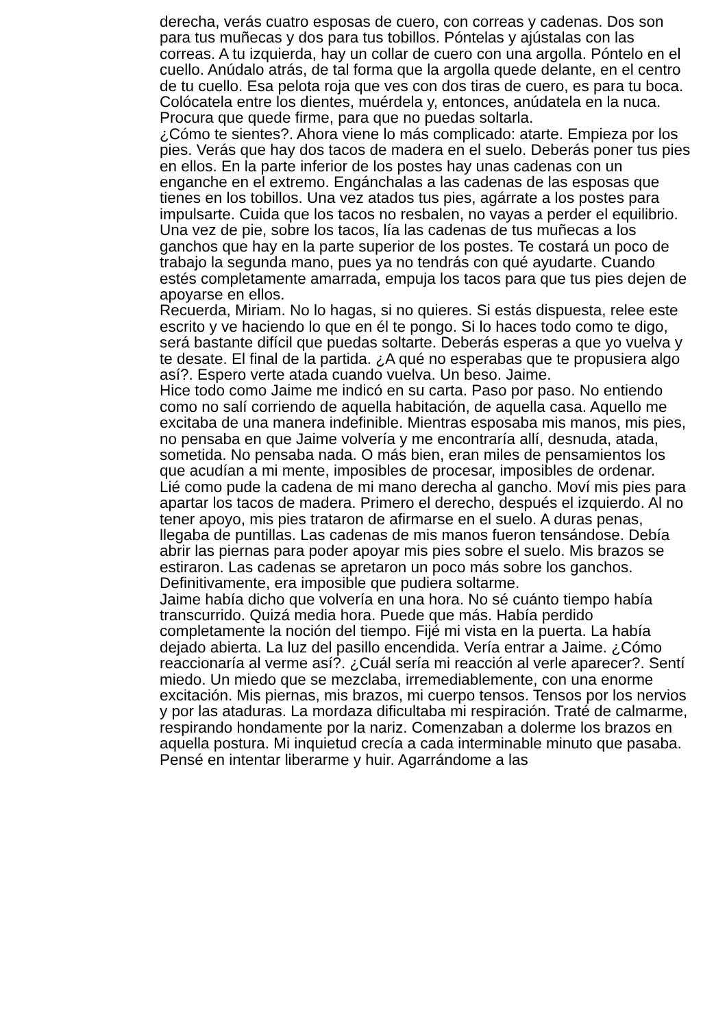derecha, verás cuatro esposas de cuero, con correas y cadenas. Dos son para tus muñecas y dos para tus tobillos. Póntelas y ajústalas con las correas. A tu izquierda, hay un collar de cuero con una argolla. Póntelo en el cuello. Anúdalo atrás, de tal forma que la argolla quede delante, en el centro de tu cuello. Esa pelota roja que ves con dos tiras de cuero, es para tu boca. Colócatela entre los dientes, muérdela y, entonces, anúdatela en la nuca. Procura que quede firme, para que no puedas soltarla.
¿Cómo te sientes?. Ahora viene lo más complicado: atarte. Empieza por los pies. Verás que hay dos tacos de madera en el suelo. Deberás poner tus pies en ellos. En la parte inferior de los postes hay unas cadenas con un enganche en el extremo. Engánchalas a las cadenas de las esposas que tienes en los tobillos. Una vez atados tus pies, agárrate a los postes para impulsarte. Cuida que los tacos no resbalen, no vayas a perder el equilibrio. Una vez de pie, sobre los tacos, lía las cadenas de tus muñecas a los ganchos que hay en la parte superior de los postes. Te costará un poco de trabajo la segunda mano, pues ya no tendrás con qué ayudarte. Cuando estés completamente amarrada, empuja los tacos para que tus pies dejen de apoyarse en ellos.
Recuerda, Miriam. No lo hagas, si no quieres. Si estás dispuesta, relee este escrito y ve haciendo lo que en él te pongo. Si lo haces todo como te digo, será bastante difícil que puedas soltarte. Deberás esperas a que yo vuelva y te desate. El final de la partida. ¿A qué no esperabas que te propusiera algo así?. Espero verte atada cuando vuelva. Un beso. Jaime.
Hice todo como Jaime me indicó en su carta. Paso por paso. No entiendo como no salí corriendo de aquella habitación, de aquella casa. Aquello me excitaba de una manera indefinible. Mientras esposaba mis manos, mis pies, no pensaba en que Jaime volvería y me encontraría allí, desnuda, atada, sometida. No pensaba nada. O más bien, eran miles de pensamientos los que acudían a mi mente, imposibles de procesar, imposibles de ordenar.
Lié como pude la cadena de mi mano derecha al gancho. Moví mis pies para apartar los tacos de madera. Primero el derecho, después el izquierdo. Al no tener apoyo, mis pies trataron de afirmarse en el suelo. A duras penas, llegaba de puntillas. Las cadenas de mis manos fueron tensándose. Debía abrir las piernas para poder apoyar mis pies sobre el suelo. Mis brazos se estiraron. Las cadenas se apretaron un poco más sobre los ganchos. Definitivamente, era imposible que pudiera soltarme.
Jaime había dicho que volvería en una hora. No sé cuánto tiempo había transcurrido. Quizá media hora. Puede que más. Había perdido completamente la noción del tiempo. Fijé mi vista en la puerta. La había dejado abierta. La luz del pasillo encendida. Vería entrar a Jaime. ¿Cómo reaccionaría al verme así?. ¿Cuál sería mi reacción al verle aparecer?. Sentí miedo. Un miedo que se mezclaba, irremediablemente, con una enorme excitación. Mis piernas, mis brazos, mi cuerpo tensos. Tensos por los nervios y por las ataduras. La mordaza dificultaba mi respiración. Traté de calmarme, respirando hondamente por la nariz. Comenzaban a dolerme los brazos en aquella postura. Mi inquietud crecía a cada interminable minuto que pasaba. Pensé en intentar liberarme y huir. Agarrándome a las